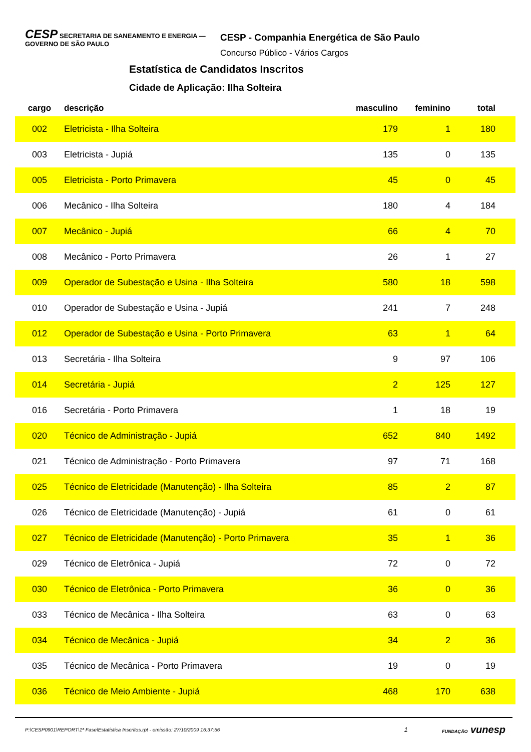CESP SECRETARIA DE SANEAMENTO E ENERGIA — GOVERNO DE SÃO PAULO
CESP - Companhia Energética de São Paulo
Concurso Público - Vários Cargos
Estatística de Candidatos Inscritos
Cidade de Aplicação: Ilha Solteira
| cargo | descrição | masculino | feminino | total | |
| --- | --- | --- | --- | --- | --- |
| 002 | Eletricista - Ilha Solteira | 179 | 1 | 180 | |
| 003 | Eletricista - Jupiá | 135 | 0 | 135 | |
| 005 | Eletricista - Porto Primavera | 45 | 0 | 45 | |
| 006 | Mecânico - Ilha Solteira | 180 | 4 | 184 | |
| 007 | Mecânico - Jupiá | 66 | 4 | 70 | |
| 008 | Mecânico - Porto Primavera | 26 | 1 | 27 | |
| 009 | Operador de Subestação e Usina - Ilha Solteira | 580 | 18 | 598 | |
| 010 | Operador de Subestação e Usina - Jupiá | 241 | 7 | 248 | |
| 012 | Operador de Subestação e Usina - Porto Primavera | 63 | 1 | 64 | |
| 013 | Secretária - Ilha Solteira | 9 | 97 | 106 | |
| 014 | Secretária - Jupiá | 2 | 125 | 127 | |
| 016 | Secretária - Porto Primavera | 1 | 18 | 19 | |
| 020 | Técnico de Administração - Jupiá | 652 | 840 | 1492 | |
| 021 | Técnico de Administração - Porto Primavera | 97 | 71 | 168 | |
| 025 | Técnico de Eletricidade (Manutenção) - Ilha Solteira | 85 | 2 | 87 | |
| 026 | Técnico de Eletricidade (Manutenção) - Jupiá | 61 | 0 | 61 | |
| 027 | Técnico de Eletricidade (Manutenção) - Porto Primavera | 35 | 1 | 36 | |
| 029 | Técnico de Eletrônica - Jupiá | 72 | 0 | 72 | |
| 030 | Técnico de Eletrônica - Porto Primavera | 36 | 0 | 36 | |
| 033 | Técnico de Mecânica - Ilha Solteira | 63 | 0 | 63 | |
| 034 | Técnico de Mecânica - Jupiá | 34 | 2 | 36 | |
| 035 | Técnico de Mecânica - Porto Primavera | 19 | 0 | 19 | |
| 036 | Técnico de Meio Ambiente - Jupiá | 468 | 170 | 638 | |
P:\CESP0901\REPORT\1ª Fase\Estatistica Inscritos.rpt - emissão: 27/10/2009 16:37:56 1 FUNDAÇÃO vunesp